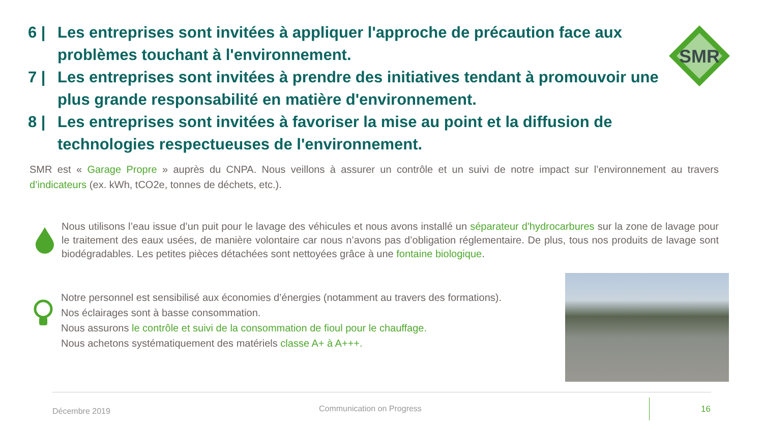SMR
6 | Les entreprises sont invitées à appliquer l'approche de précaution face aux problèmes touchant à l'environnement.
7 | Les entreprises sont invitées à prendre des initiatives tendant à promouvoir une plus grande responsabilité en matière d'environnement.
8 | Les entreprises sont invitées à favoriser la mise au point et la diffusion de technologies respectueuses de l'environnement.
SMR est « Garage Propre » auprès du CNPA. Nous veillons à assurer un contrôle et un suivi de notre impact sur l’environnement au travers d’indicateurs (ex. kWh, tCO2e, tonnes de déchets, etc.).
Nous utilisons l’eau issue d’un puit pour le lavage des véhicules et nous avons installé un séparateur d'hydrocarbures sur la zone de lavage pour le traitement des eaux usées, de manière volontaire car nous n’avons pas d’obligation réglementaire. De plus, tous nos produits de lavage sont biodégradables. Les petites pièces détachées sont nettoyées grâce à une fontaine biologique.
Notre personnel est sensibilisé aux économies d’énergies (notamment au travers des formations).
Nos éclairages sont à basse consommation.
Nous assurons le contrôle et suivi de la consommation de fioul pour le chauffage.
Nous achetons systématiquement des matériels classe A+ à A+++.
Décembre 2019 Communication on Progress 16